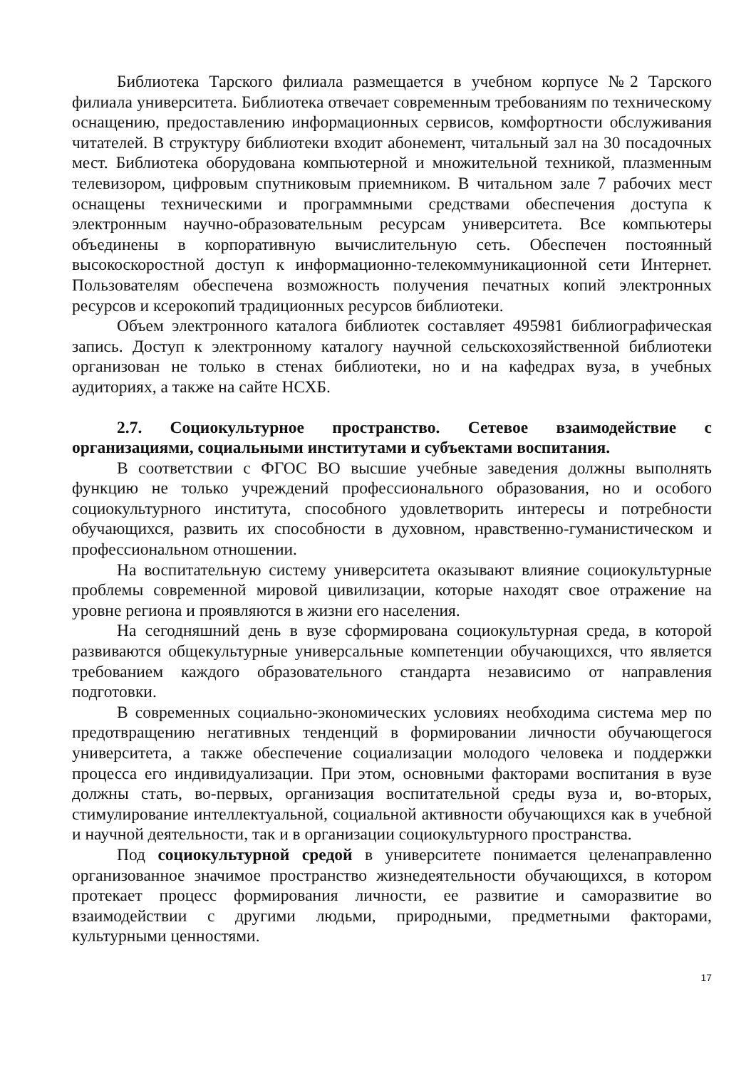Библиотека Тарского филиала размещается в учебном корпусе №2 Тарского филиала университета. Библиотека отвечает современным требованиям по техническому оснащению, предоставлению информационных сервисов, комфортности обслуживания читателей. В структуру библиотеки входит абонемент, читальный зал на 30 посадочных мест. Библиотека оборудована компьютерной и множительной техникой, плазменным телевизором, цифровым спутниковым приемником. В читальном зале 7 рабочих мест оснащены техническими и программными средствами обеспечения доступа к электронным научно-образовательным ресурсам университета. Все компьютеры объединены в корпоративную вычислительную сеть. Обеспечен постоянный высокоскоростной доступ к информационно-телекоммуникационной сети Интернет. Пользователям обеспечена возможность получения печатных копий электронных ресурсов и ксерокопий традиционных ресурсов библиотеки.
Объем электронного каталога библиотек составляет 495981 библиографическая запись. Доступ к электронному каталогу научной сельскохозяйственной библиотеки организован не только в стенах библиотеки, но и на кафедрах вуза, в учебных аудиториях, а также на сайте НСХБ.
2.7. Социокультурное пространство. Сетевое взаимодействие с организациями, социальными институтами и субъектами воспитания.
В соответствии с ФГОС ВО высшие учебные заведения должны выполнять функцию не только учреждений профессионального образования, но и особого социокультурного института, способного удовлетворить интересы и потребности обучающихся, развить их способности в духовном, нравственно-гуманистическом и профессиональном отношении.
На воспитательную систему университета оказывают влияние социокультурные проблемы современной мировой цивилизации, которые находят свое отражение на уровне региона и проявляются в жизни его населения.
На сегодняшний день в вузе сформирована социокультурная среда, в которой развиваются общекультурные универсальные компетенции обучающихся, что является требованием каждого образовательного стандарта независимо от направления подготовки.
В современных социально-экономических условиях необходима система мер по предотвращению негативных тенденций в формировании личности обучающегося университета, а также обеспечение социализации молодого человека и поддержки процесса его индивидуализации. При этом, основными факторами воспитания в вузе должны стать, во-первых, организация воспитательной среды вуза и, во-вторых, стимулирование интеллектуальной, социальной активности обучающихся как в учебной и научной деятельности, так и в организации социокультурного пространства.
Под социокультурной средой в университете понимается целенаправленно организованное значимое пространство жизнедеятельности обучающихся, в котором протекает процесс формирования личности, ее развитие и саморазвитие во взаимодействии с другими людьми, природными, предметными факторами, культурными ценностями.
17